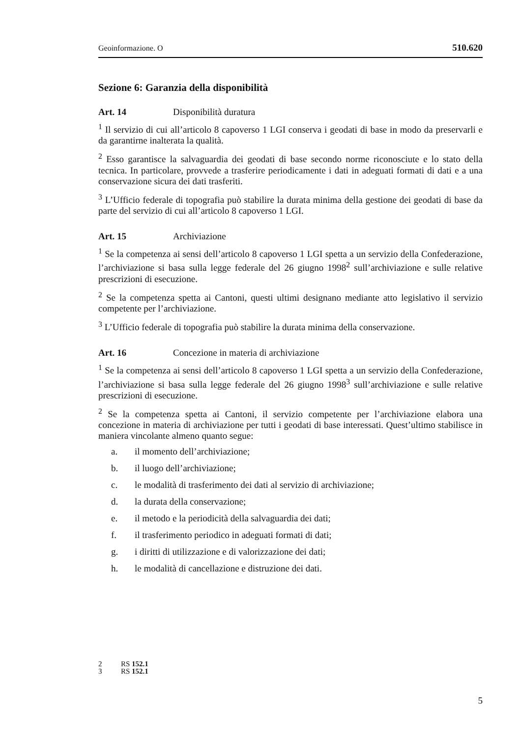Geoinformazione. O 510.620
Sezione 6: Garanzia della disponibilità
Art. 14 Disponibilità duratura
<sup>1</sup> Il servizio di cui all’articolo 8 capoverso 1 LGI conserva i geodati di base in modo da preservarli e da garantirne inalterata la qualità.
<sup>2</sup> Esso garantisce la salvaguardia dei geodati di base secondo norme riconosciute e lo stato della tecnica. In particolare, provvede a trasferire periodicamente i dati in adeguati formati di dati e a una conservazione sicura dei dati trasferiti.
<sup>3</sup> L’Ufficio federale di topografia può stabilire la durata minima della gestione dei geodati di base da parte del servizio di cui all’articolo 8 capoverso 1 LGI.
Art. 15 Archiviazione
<sup>1</sup> Se la competenza ai sensi dell’articolo 8 capoverso 1 LGI spetta a un servizio della Confederazione, l’archiviazione si basa sulla legge federale del 26 giugno 1998<sup>2</sup> sull’archiviazione e sulle relative prescrizioni di esecuzione.
<sup>2</sup> Se la competenza spetta ai Cantoni, questi ultimi designano mediante atto legislativo il servizio competente per l’archiviazione.
<sup>3</sup> L’Ufficio federale di topografia può stabilire la durata minima della conservazione.
Art. 16 Concezione in materia di archiviazione
<sup>1</sup> Se la competenza ai sensi dell’articolo 8 capoverso 1 LGI spetta a un servizio della Confederazione, l’archiviazione si basa sulla legge federale del 26 giugno 1998<sup>3</sup> sull’archiviazione e sulle relative prescrizioni di esecuzione.
<sup>2</sup> Se la competenza spetta ai Cantoni, il servizio competente per l’archiviazione elabora una concezione in materia di archiviazione per tutti i geodati di base interessati. Quest’ultimo stabilisce in maniera vincolante almeno quanto segue:
a. il momento dell’archiviazione;
b. il luogo dell’archiviazione;
c. le modalità di trasferimento dei dati al servizio di archiviazione;
d. la durata della conservazione;
e. il metodo e la periodicità della salvaguardia dei dati;
f. il trasferimento periodico in adeguati formati di dati;
g. i diritti di utilizzazione e di valorizzazione dei dati;
h. le modalità di cancellazione e distruzione dei dati.
2 RS 152.1
3 RS 152.1
5